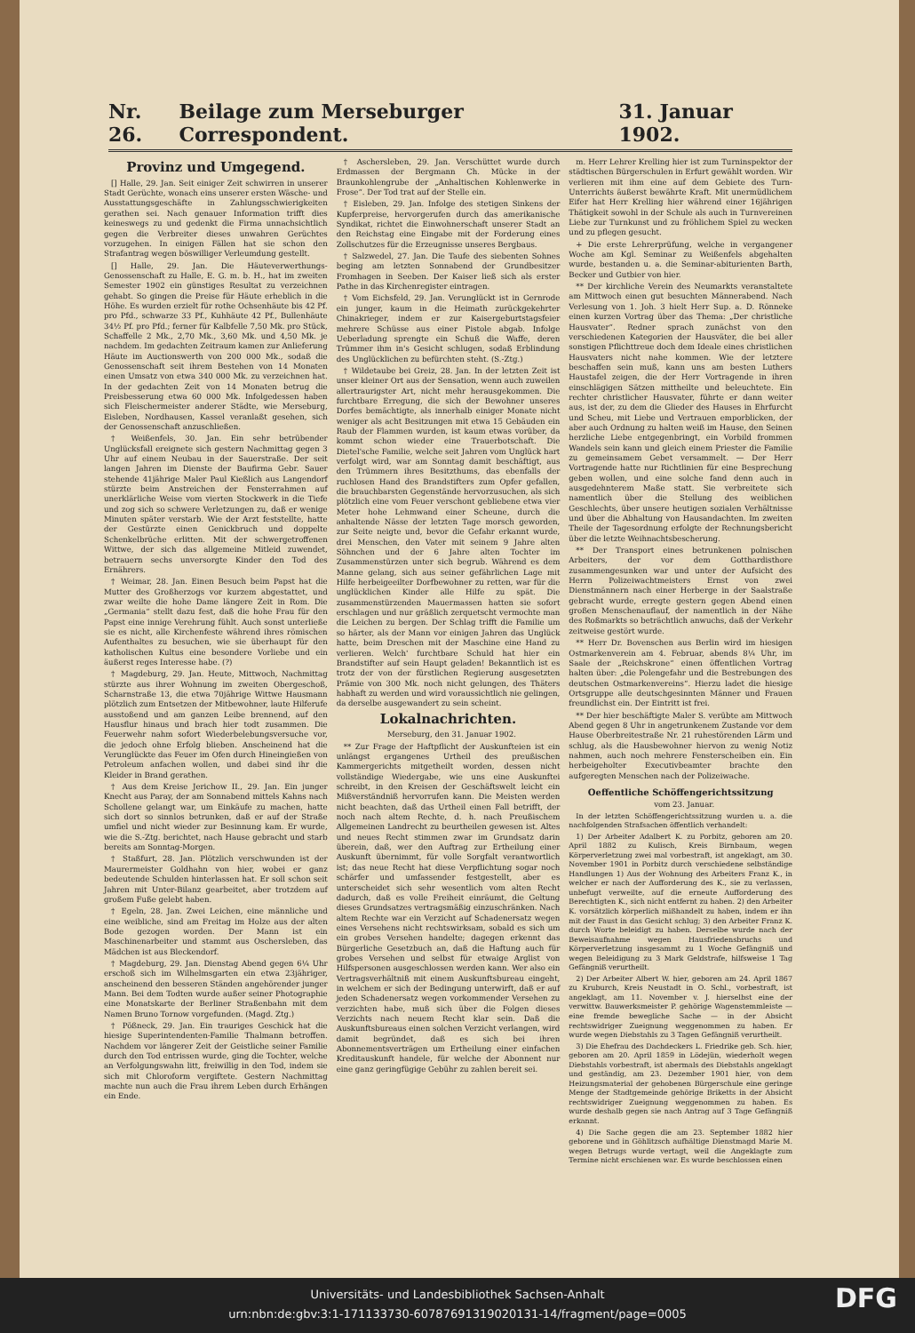Nr. 26. Beilage zum Merseburger Correspondent. 31. Januar 1902.
Provinz und Umgegend.
[] Halle, 29. Jan. Seit einiger Zeit schwirren in unserer Stadt Gerüchte, wonach eins unserer ersten Wäsche- und Ausstattungsgeschäfte in Zahlungsschwierigkeiten gerathen sei. Nach genauer Information trifft dies keineswegs zu und gedenkt die Firma unnachsichtlich gegen die Verbreiter dieses unwahren Gerüchtes vorzugehen. In einigen Fällen hat sie schon den Strafantrag wegen böswilliger Verleumdung gestellt.
[] Halle, 29. Jan. Die Häuteverwerthungs-Genossenschaft zu Halle, E. G. m. b. H., hat im zweiten Semester 1902 ein günstiges Resultat zu verzeichnen gehabt. So gingen die Preise für Häute erheblich in die Höhe. Es wurden erzielt für rothe Ochsenhäute bis 42 Pf. pro Pfd., schwarze 33 Pf., Kuhhäute 42 Pf., Bullenhäute 34½ Pf. pro Pfd.; ferner für Kalbfelle 7,50 Mk. pro Stück, Schaffelle 2 Mk., 2,70 Mk., 3,60 Mk. und 4,50 Mk. je nachdem. Im gedachten Zeitraum kamen zur Anlieferung Häute im Auctionswerth von 200 000 Mk., sodaß die Genossenschaft seit ihrem Bestehen von 14 Monaten einen Umsatz von etwa 340 000 Mk. zu verzeichnen hat. In der gedachten Zeit von 14 Monaten betrug die Preisbesserung etwa 60 000 Mk. Infolgedessen haben sich Fleischermeister anderer Städte, wie Merseburg, Eisleben, Nordhausen, Kassel veranlaßt gesehen, sich der Genossenschaft anzuschließen.
† Weißenfels, 30. Jan. Ein sehr betrübender Unglücksfall ereignete sich gestern Nachmittag gegen 3 Uhr auf einem Neubau in der Sauerstraße. Der seit langen Jahren im Dienste der Baufirma Gebr. Sauer stehende 41jährige Maler Paul Kießlich aus Langendorf stürzte beim Anstreichen der Fensterrahmen auf unerklärliche Weise vom vierten Stockwerk in die Tiefe und zog sich so schwere Verletzungen zu, daß er wenige Minuten später verstarb. Wie der Arzt feststellte, hatte der Gestürzte einen Genickbruch und doppelte Schenkelbrüche erlitten. Mit der schwergetroffenen Wittwe, der sich das allgemeine Mitleid zuwendet, betrauern sechs unversorgte Kinder den Tod des Ernährers.
† Weimar, 28. Jan. Einen Besuch beim Papst hat die Mutter des Großherzogs vor kurzem abgestattet, und zwar weilte die hohe Dame längere Zeit in Rom. Die „Germania“ stellt dazu fest, daß die hohe Frau für den Papst eine innige Verehrung fühlt. Auch sonst unterließe sie es nicht, alle Kirchenfeste während ihres römischen Aufenthaltes zu besuchen, wie sie überhaupt für den katholischen Kultus eine besondere Vorliebe und ein äußerst reges Interesse habe. (?)
† Magdeburg, 29. Jan. Heute, Mittwoch, Nachmittag stürzte aus ihrer Wohnung im zweiten Obergeschoß, Scharnstraße 13, die etwa 70jährige Wittwe Hausmann plötzlich zum Entsetzen der Mitbewohner, laute Hilferufe ausstoßend und am ganzen Leibe brennend, auf den Hausflur hinaus und brach hier todt zusammen. Die Feuerwehr nahm sofort Wiederbelebungsversuche vor, die jedoch ohne Erfolg blieben. Anscheinend hat die Verunglückte das Feuer im Ofen durch Hineingießen von Petroleum anfachen wollen, und dabei sind ihr die Kleider in Brand gerathen.
† Aus dem Kreise Jerichow II., 29. Jan. Ein junger Knecht aus Paray, der am Sonnabend mittels Kahns nach Schollene gelangt war, um Einkäufe zu machen, hatte sich dort so sinnlos betrunken, daß er auf der Straße umfiel und nicht wieder zur Besinnung kam. Er wurde, wie die S.-Ztg. berichtet, nach Hause gebracht und starb bereits am Sonntag-Morgen.
† Staßfurt, 28. Jan. Plötzlich verschwunden ist der Maurermeister Goldhahn von hier, wobei er ganz bedeutende Schulden hinterlassen hat. Er soll schon seit Jahren mit Unter-Bilanz gearbeitet, aber trotzdem auf großem Fuße gelebt haben.
† Egeln, 28. Jan. Zwei Leichen, eine männliche und eine weibliche, sind am Freitag im Holze aus der alten Bode gezogen worden. Der Mann ist ein Maschinenarbeiter und stammt aus Oschersleben, das Mädchen ist aus Bleckendorf.
† Magdeburg, 29. Jan. Dienstag Abend gegen 6¼ Uhr erschoß sich im Wilhelmsgarten ein etwa 23jähriger, anscheinend den besseren Ständen angehörender junger Mann. Bei dem Todten wurde außer seiner Photographie eine Monatskarte der Berliner Straßenbahn mit dem Namen Bruno Tornow vorgefunden. (Magd. Ztg.)
† Pößneck, 29. Jan. Ein trauriges Geschick hat die hiesige Superintendenten-Familie Thalmann betroffen. Nachdem vor längerer Zeit der Geistliche seiner Familie durch den Tod entrissen wurde, ging die Tochter, welche an Verfolgungswahn litt, freiwillig in den Tod, indem sie sich mit Chloroform vergiftete. Gestern Nachmittag machte nun auch die Frau ihrem Leben durch Erhängen ein Ende.
† Aschersleben, 29. Jan. Verschüttet wurde durch Erdmassen der Bergmann Ch. Mücke in der Braunkohlengrube der „Anhaltischen Kohlenwerke in Frose“. Der Tod trat auf der Stelle ein.
† Eisleben, 29. Jan. Infolge des stetigen Sinkens der Kupferpreise, hervorgerufen durch das amerikanische Syndikat, richtet die Einwohnerschaft unserer Stadt an den Reichstag eine Eingabe mit der Forderung eines Zollschutzes für die Erzeugnisse unseres Bergbaus.
† Salzwedel, 27. Jan. Die Taufe des siebenten Sohnes beging am letzten Sonnabend der Grundbesitzer Fromhagen in Seeben. Der Kaiser ließ sich als erster Pathe in das Kirchenregister eintragen.
† Vom Eichsfeld, 29. Jan. Verunglückt ist in Gernrode ein junger, kaum in die Heimath zurückgekehrter Chinakrieger, indem er zur Kaisergeburtstagsfeier mehrere Schüsse aus einer Pistole abgab. Infolge Ueberladung sprengte ein Schuß die Waffe, deren Trümmer ihm in's Gesicht schlugen, sodaß Erblindung des Unglücklichen zu befürchten steht. (S.-Ztg.)
† Wildetaube bei Greiz, 28. Jan. In der letzten Zeit ist unser kleiner Ort aus der Sensation, wenn auch zuweilen allertraurigster Art, nicht mehr herausgekommen. Die furchtbare Erregung, die sich der Bewohner unseres Dorfes bemächtigte, als innerhalb einiger Monate nicht weniger als acht Besitzungen mit etwa 15 Gebäuden ein Raub der Flammen wurden, ist kaum etwas vorüber, da kommt schon wieder eine Trauerbotschaft. Die Dietel'sche Familie, welche seit Jahren vom Unglück hart verfolgt wird, war am Sonntag damit beschäftigt, aus den Trümmern ihres Besitzthums, das ebenfalls der ruchlosen Hand des Brandstifters zum Opfer gefallen, die brauchbarsten Gegenstände hervorzusuchen, als sich plötzlich eine vom Feuer verschont gebliebene etwa vier Meter hohe Lehmwand einer Scheune, durch die anhaltende Nässe der letzten Tage morsch geworden, zur Seite neigte und, bevor die Gefahr erkannt wurde, drei Menschen, den Vater mit seinem 9 Jahre alten Söhnchen und der 6 Jahre alten Tochter im Zusammenstürzen unter sich begrub. Während es dem Manne gelang, sich aus seiner gefährlichen Lage mit Hilfe herbeigeeilter Dorfbewohner zu retten, war für die unglücklichen Kinder alle Hilfe zu spät. Die zusammenstürzenden Mauermassen hatten sie sofort erschlagen und nur gräßlich zerquetscht vermochte man die Leichen zu bergen. Der Schlag trifft die Familie um so härter, als der Mann vor einigen Jahren das Unglück hatte, beim Dreschen mit der Maschine eine Hand zu verlieren. Welch' furchtbare Schuld hat hier ein Brandstifter auf sein Haupt geladen! Bekanntlich ist es trotz der von der fürstlichen Regierung ausgesetzten Prämie von 300 Mk. noch nicht gelungen, des Thäters habhaft zu werden und wird voraussichtlich nie gelingen, da derselbe ausgewandert zu sein scheint.
Lokalnachrichten.
Merseburg, den 31. Januar 1902.
** Zur Frage der Haftpflicht der Auskunfteien ist ein unlängst ergangenes Urtheil des preußischen Kammergerichts mitgetheilt worden, dessen nicht vollständige Wiedergabe, wie uns eine Auskunftei schreibt, in den Kreisen der Geschäftswelt leicht ein Mißverständniß hervorrufen kann. Die Meisten werden nicht beachten, daß das Urtheil einen Fall betrifft, der noch nach altem Rechte, d. h. nach Preußischem Allgemeinen Landrecht zu beurtheilen gewesen ist. Altes und neues Recht stimmen zwar im Grundsatz darin überein, daß, wer den Auftrag zur Ertheilung einer Auskunft übernimmt, für volle Sorgfalt verantwortlich ist; das neue Recht hat diese Verpflichtung sogar noch schärfer und umfassender festgestellt, aber es unterscheidet sich sehr wesentlich vom alten Recht dadurch, daß es volle Freiheit einräumt, die Geltung dieses Grundsatzes vertragsmäßig einzuschränken. Nach altem Rechte war ein Verzicht auf Schadenersatz wegen eines Versehens nicht rechtswirksam, sobald es sich um ein grobes Versehen handelte; dagegen erkennt das Bürgerliche Gesetzbuch an, daß die Haftung auch für grobes Versehen und selbst für etwaige Arglist von Hilfspersonen ausgeschlossen werden kann. Wer also ein Vertragsverhältniß mit einem Auskunftsbureau eingeht, in welchem er sich der Bedingung unterwirft, daß er auf jeden Schadenersatz wegen vorkommender Versehen zu verzichten habe, muß sich über die Folgen dieses Verzichts nach neuem Recht klar sein. Daß die Auskunftsbureaus einen solchen Verzicht verlangen, wird damit begründet, daß es sich bei ihren Abonnementsverträgen um Ertheilung einer einfachen Kreditauskunft handele, für welche der Abonnent nur eine ganz geringfügige Gebühr zu zahlen bereit sei.
m. Herr Lehrer Krelling hier ist zum Turninspektor der städtischen Bürgerschulen in Erfurt gewählt worden. Wir verlieren mit ihm eine auf dem Gebiete des Turn-Unterrichts äußerst bewährte Kraft. Mit unermüdlichem Eifer hat Herr Krelling hier während einer 16jährigen Thätigkeit sowohl in der Schule als auch in Turnvereinen Liebe zur Turnkunst und zu fröhlichem Spiel zu wecken und zu pflegen gesucht.
+ Die erste Lehrerprüfung, welche in vergangener Woche am Kgl. Seminar zu Weißenfels abgehalten wurde, bestanden u. a. die Seminar-abiturienten Barth, Becker und Gutbier von hier.
** Der kirchliche Verein des Neumarkts veranstaltete am Mittwoch einen gut besuchten Männerabend. Nach Verlesung von 1. Joh. 3 hielt Herr Sup. a. D. Rönneke einen kurzen Vortrag über das Thema: „Der christliche Hausvater“. Redner sprach zunächst von den verschiedenen Kategorien der Hausväter, die bei aller sonstigen Pflichttreue doch dem Ideale eines christlichen Hausvaters nicht nahe kommen. Wie der letztere beschaffen sein muß, kann uns am besten Luthers Haustafel zeigen, die der Herr Vortragende in ihren einschlägigen Sätzen mittheilte und beleuchtete. Ein rechter christlicher Hausvater, führte er dann weiter aus, ist der, zu dem die Glieder des Hauses in Ehrfurcht und Scheu, mit Liebe und Vertrauen emporblicken, der aber auch Ordnung zu halten weiß im Hause, den Seinen herzliche Liebe entgegenbringt, ein Vorbild frommen Wandels sein kann und gleich einem Priester die Familie zu gemeinsamem Gebet versammelt. — Der Herr Vortragende hatte nur Richtlinien für eine Besprechung geben wollen, und eine solche fand denn auch in ausgedehnterem Maße statt. Sie verbreitete sich namentlich über die Stellung des weiblichen Geschlechts, über unsere heutigen sozialen Verhältnisse und über die Abhaltung von Hausandachten. Im zweiten Theile der Tagesordnung erfolgte der Rechnungsbericht über die letzte Weihnachtsbescherung.
** Der Transport eines betrunkenen polnischen Arbeiters, der vor dem Gotthardisthore zusammengesunken war und unter der Aufsicht des Herrn Polizeiwachtmeisters Ernst von zwei Dienstmännern nach einer Herberge in der Saalstraße gebracht wurde, erregte gestern gegen Abend einen großen Menschenauflauf, der namentlich in der Nähe des Roßmarkts so beträchtlich anwuchs, daß der Verkehr zeitweise gestört wurde.
** Herr Dr. Bovenschen aus Berlin wird im hiesigen Ostmarkenverein am 4. Februar, abends 8¼ Uhr, im Saale der „Reichskrone“ einen öffentlichen Vortrag halten über: „die Polengefahr und die Bestrebungen des deutschen Ostmarkenvereins“. Hierzu ladet die hiesige Ortsgruppe alle deutschgesinnten Männer und Frauen freundlichst ein. Der Eintritt ist frei.
** Der hier beschäftigte Maler S. verübte am Mittwoch Abend gegen 8 Uhr in angetrunkenem Zustande vor dem Hause Oberbreitestraße Nr. 21 ruhestörenden Lärm und schlug, als die Hausbewohner hiervon zu wenig Notiz nahmen, auch noch mehrere Fensterscheiben ein. Ein herbeigeholter Executivbeamter brachte den aufgeregten Menschen nach der Polizeiwache.
Oeffentliche Schöffengerichtssitzung
vom 23. Januar.
In der letzten Schöffengerichtssitzung wurden u. a. die nachfolgenden Strafsachen öffentlich verhandelt:
1) Der Arbeiter Adalbert K. zu Porbitz, geboren am 20. April 1882 zu Kulisch, Kreis Birnbaum, wegen Körperverletzung zwei mal vorbestraft, ist angeklagt, am 30. November 1901 in Porbitz durch verschiedene selbständige Handlungen 1) Aus der Wohnung des Arbeiters Franz K., in welcher er nach der Aufforderung des K., sie zu verlassen, unbefugt verweilte, auf die erneute Aufforderung des Berechtigten K., sich nicht entfernt zu haben. 2) den Arbeiter K. vorsätzlich körperlich mißhandelt zu haben, indem er ihn mit der Faust in das Gesicht schlug; 3) den Arbeiter Franz K. durch Worte beleidigt zu haben. Derselbe wurde nach der Beweisaufnahme wegen Hausfriedensbruchs und Körperverletzung insgesammt zu 1 Woche Gefängniß und wegen Beleidigung zu 3 Mark Geldstrafe, hilfsweise 1 Tag Gefängniß verurtheilt.
2) Der Arbeiter Albert W. hier, geboren am 24. April 1867 zu Kruburch, Kreis Neustadt in O. Schl., vorbestraft, ist angeklagt, am 11. November v. J. hierselbst eine der verwittw. Bauwerksmeister P. gehörige Wagenstemmleiste — eine fremde bewegliche Sache — in der Absicht rechtswidriger Zueignung weggenommen zu haben. Er wurde wegen Diebstahls zu 3 Tagen Gefängniß verurtheilt.
3) Die Ehefrau des Dachdeckers L. Friedrike geb. Sch. hier, geboren am 20. April 1859 in Lödejün, wiederholt wegen Diebstahls vorbestraft, ist abermals des Diebstahls angeklagt und geständig, am 23. Dezember 1901 hier, von dem Heizungsmaterial der gehobenen Bürgerschule eine geringe Menge der Stadtgemeinde gehörige Briketts in der Absicht rechtswidriger Zueignung weggenommen zu haben. Es wurde deshalb gegen sie nach Antrag auf 3 Tage Gefängniß erkannt.
4) Die Sache gegen die am 23. September 1882 hier geborene und in Göhlitzsch aufhältige Dienstmagd Marie M. wegen Betrugs wurde vertagt, weil die Angeklagte zum Termine nicht erschienen war. Es wurde beschlossen einen
Universitäts- und Landesbibliothek Sachsen-Anhalt
urn:nbn:de:gbv:3:1-171133730-60787691319020131-14/fragment/page=0005
DFG